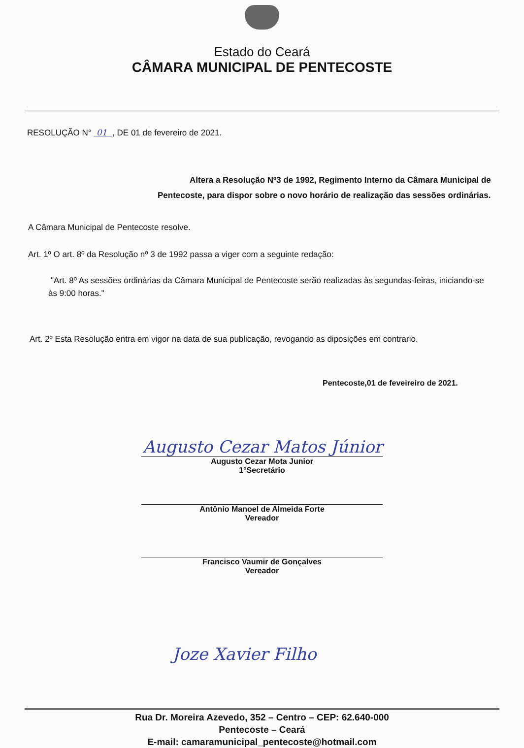Estado do Ceará
CÂMARA MUNICIPAL DE PENTECOSTE
RESOLUÇÃO N° 01 , DE 01 de fevereiro de 2021.
Altera a Resolução Nº3 de 1992, Regimento Interno da Câmara Municipal de Pentecoste, para dispor sobre o novo horário de realização das sessões ordinárias.
A Câmara Municipal de Pentecoste resolve.
Art. 1º O art. 8º da Resolução nº 3 de 1992 passa a viger com a seguinte redação:
"Art. 8º As sessões ordinárias da Câmara Municipal de Pentecoste serão realizadas às segundas-feiras, iniciando-se às 9:00 horas."
Art. 2º Esta Resolução entra em vigor na data de sua publicação, revogando as diposições em contrario.
Pentecoste,01 de feveireiro de 2021.
Augusto Cezar Matos Júnior
Augusto Cezar Mota Junior
1°Secretário
Antônio Manoel de Almeida Forte
Vereador
Francisco Vaumir de Gonçalves
Vereador
Joze Xavier Filho
Rua Dr. Moreira Azevedo, 352 – Centro – CEP: 62.640-000
Pentecoste – Ceará
E-mail: camaramunicipal_pentecoste@hotmail.com